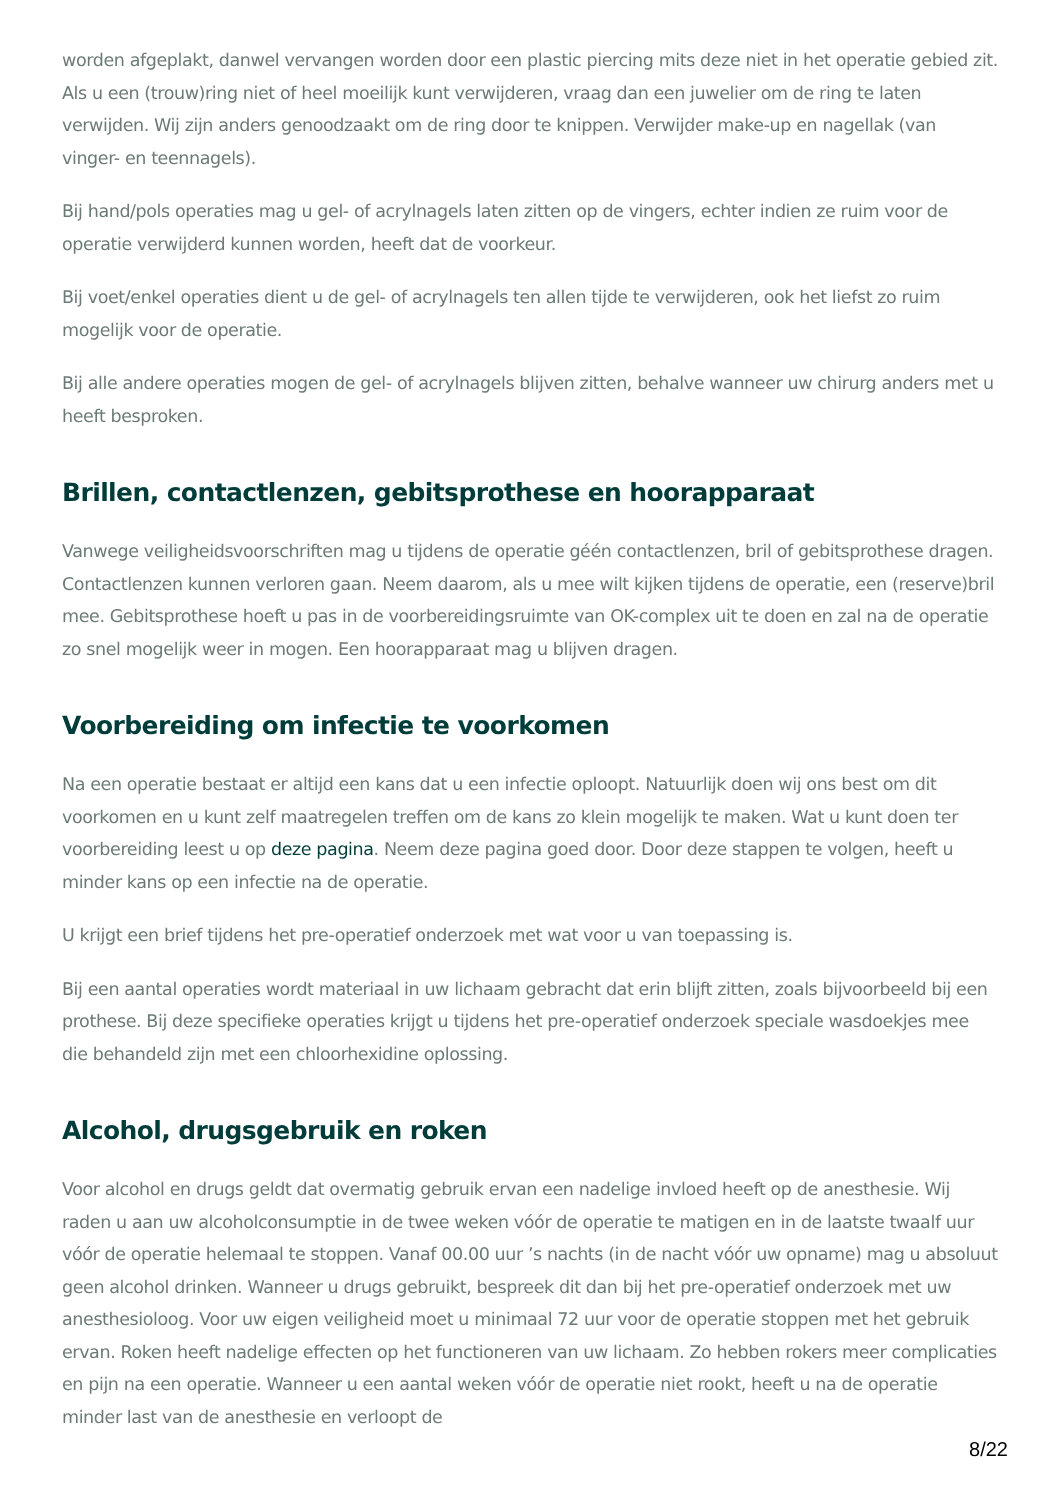worden afgeplakt, danwel vervangen worden door een plastic piercing mits deze niet in het operatie gebied zit. Als u een (trouw)ring niet of heel moeilijk kunt verwijderen, vraag dan een juwelier om de ring te laten verwijden. Wij zijn anders genoodzaakt om de ring door te knippen. Verwijder make-up en nagellak (van vinger- en teennagels).
Bij hand/pols operaties mag u gel- of acrylnagels laten zitten op de vingers, echter indien ze ruim voor de operatie verwijderd kunnen worden, heeft dat de voorkeur.
Bij voet/enkel operaties dient u de gel- of acrylnagels ten allen tijde te verwijderen, ook het liefst zo ruim mogelijk voor de operatie.
Bij alle andere operaties mogen de gel- of acrylnagels blijven zitten, behalve wanneer uw chirurg anders met u heeft besproken.
Brillen, contactlenzen, gebitsprothese en hoorapparaat
Vanwege veiligheidsvoorschriften mag u tijdens de operatie géén contactlenzen, bril of gebitsprothese dragen. Contactlenzen kunnen verloren gaan. Neem daarom, als u mee wilt kijken tijdens de operatie, een (reserve)bril mee. Gebitsprothese hoeft u pas in de voorbereidingsruimte van OK-complex uit te doen en zal na de operatie zo snel mogelijk weer in mogen. Een hoorapparaat mag u blijven dragen.
Voorbereiding om infectie te voorkomen
Na een operatie bestaat er altijd een kans dat u een infectie oploopt. Natuurlijk doen wij ons best om dit voorkomen en u kunt zelf maatregelen treffen om de kans zo klein mogelijk te maken. Wat u kunt doen ter voorbereiding leest u op deze pagina. Neem deze pagina goed door. Door deze stappen te volgen, heeft u minder kans op een infectie na de operatie.
U krijgt een brief tijdens het pre-operatief onderzoek met wat voor u van toepassing is.
Bij een aantal operaties wordt materiaal in uw lichaam gebracht dat erin blijft zitten, zoals bijvoorbeeld bij een prothese. Bij deze specifieke operaties krijgt u tijdens het pre-operatief onderzoek speciale wasdoekjes mee die behandeld zijn met een chloorhexidine oplossing.
Alcohol, drugsgebruik en roken
Voor alcohol en drugs geldt dat overmatig gebruik ervan een nadelige invloed heeft op de anesthesie. Wij raden u aan uw alcoholconsumptie in de twee weken vóór de operatie te matigen en in de laatste twaalf uur vóór de operatie helemaal te stoppen. Vanaf 00.00 uur ’s nachts (in de nacht vóór uw opname) mag u absoluut geen alcohol drinken. Wanneer u drugs gebruikt, bespreek dit dan bij het pre-operatief onderzoek met uw anesthesioloog. Voor uw eigen veiligheid moet u minimaal 72 uur voor de operatie stoppen met het gebruik ervan. Roken heeft nadelige effecten op het functioneren van uw lichaam. Zo hebben rokers meer complicaties en pijn na een operatie. Wanneer u een aantal weken vóór de operatie niet rookt, heeft u na de operatie minder last van de anesthesie en verloopt de
8/22